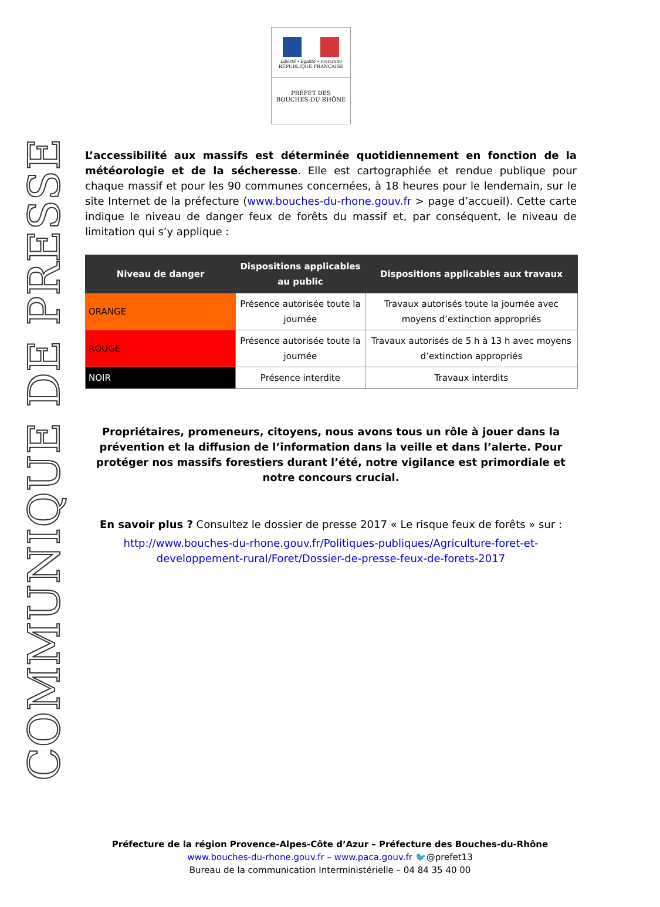COMMUNIQUE DE PRESSE
Liberté • Égalité • Fraternité
RÉPUBLIQUE FRANÇAISE
PRÉFET DES
BOUCHES-DU-RHÔNE
L’accessibilité aux massifs est déterminée quotidiennement en fonction de la météorologie et de la sécheresse. Elle est cartographiée et rendue publique pour chaque massif et pour les 90 communes concernées, à 18 heures pour le lendemain, sur le site Internet de la préfecture (www.bouches-du-rhone.gouv.fr > page d’accueil). Cette carte indique le niveau de danger feux de forêts du massif et, par conséquent, le niveau de limitation qui s’y applique :
| Niveau de danger | Dispositions applicables au public | Dispositions applicables aux travaux |
| --- | --- | --- |
| ORANGE | Présence autorisée toute la journée | Travaux autorisés toute la journée avec moyens d’extinction appropriés |
| ROUGE | Présence autorisée toute la journée | Travaux autorisés de 5 h à 13 h avec moyens d’extinction appropriés |
| NOIR | Présence interdite | Travaux interdits |
Propriétaires, promeneurs, citoyens, nous avons tous un rôle à jouer dans la prévention et la diffusion de l’information dans la veille et dans l’alerte. Pour protéger nos massifs forestiers durant l’été, notre vigilance est primordiale et notre concours crucial.
En savoir plus ? Consultez le dossier de presse 2017 « Le risque feux de forêts » sur :
http://www.bouches-du-rhone.gouv.fr/Politiques-publiques/Agriculture-foret-et-developpement-rural/Foret/Dossier-de-presse-feux-de-forets-2017
Préfecture de la région Provence-Alpes-Côte d’Azur – Préfecture des Bouches-du-Rhône
www.bouches-du-rhone.gouv.fr – www.paca.gouv.fr 🐦@prefet13
Bureau de la communication Interministérielle – 04 84 35 40 00